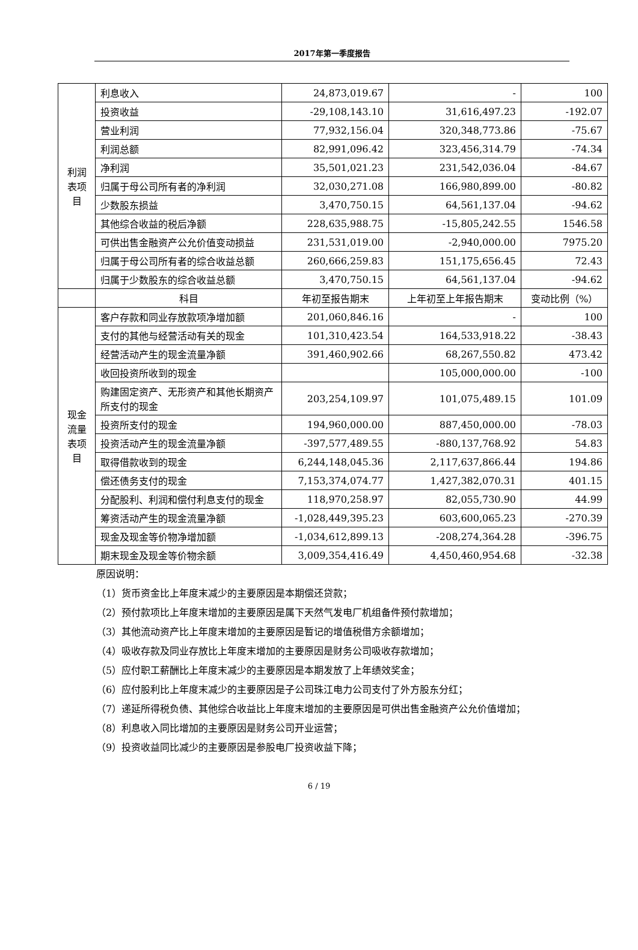2017年第一季度报告
| 利润 表项 目 | 利息收入 | 24,873,019.67 | - | 100 |
| | 投资收益 | -29,108,143.10 | 31,616,497.23 | -192.07 |
| | 营业利润 | 77,932,156.04 | 320,348,773.86 | -75.67 |
| | 利润总额 | 82,991,096.42 | 323,456,314.79 | -74.34 |
| | 净利润 | 35,501,021.23 | 231,542,036.04 | -84.67 |
| | 归属于母公司所有者的净利润 | 32,030,271.08 | 166,980,899.00 | -80.82 |
| | 少数股东损益 | 3,470,750.15 | 64,561,137.04 | -94.62 |
| | 其他综合收益的税后净额 | 228,635,988.75 | -15,805,242.55 | 1546.58 |
| | 可供出售金融资产公允价值变动损益 | 231,531,019.00 | -2,940,000.00 | 7975.20 |
| | 归属于母公司所有者的综合收益总额 | 260,666,259.83 | 151,175,656.45 | 72.43 |
| | 归属于少数股东的综合收益总额 | 3,470,750.15 | 64,561,137.04 | -94.62 |
| | 科目 | 年初至报告期末 | 上年初至上年报告期末 | 变动比例（%） |
| 现金 流量 表项 目 | 客户存款和同业存放款项净增加额 | 201,060,846.16 | - | 100 |
| | 支付的其他与经营活动有关的现金 | 101,310,423.54 | 164,533,918.22 | -38.43 |
| | 经营活动产生的现金流量净额 | 391,460,902.66 | 68,267,550.82 | 473.42 |
| | 收回投资所收到的现金 | | 105,000,000.00 | -100 |
| | 购建固定资产、无形资产和其他长期资产所支付的现金 | 203,254,109.97 | 101,075,489.15 | 101.09 |
| | 投资所支付的现金 | 194,960,000.00 | 887,450,000.00 | -78.03 |
| | 投资活动产生的现金流量净额 | -397,577,489.55 | -880,137,768.92 | 54.83 |
| | 取得借款收到的现金 | 6,244,148,045.36 | 2,117,637,866.44 | 194.86 |
| | 偿还债务支付的现金 | 7,153,374,074.77 | 1,427,382,070.31 | 401.15 |
| | 分配股利、利润和偿付利息支付的现金 | 118,970,258.97 | 82,055,730.90 | 44.99 |
| | 筹资活动产生的现金流量净额 | -1,028,449,395.23 | 603,600,065.23 | -270.39 |
| | 现金及现金等价物净增加额 | -1,034,612,899.13 | -208,274,364.28 | -396.75 |
| | 期末现金及现金等价物余额 | 3,009,354,416.49 | 4,450,460,954.68 | -32.38 |
原因说明：
（1）货币资金比上年度末减少的主要原因是本期偿还贷款；
（2）预付款项比上年度末增加的主要原因是属下天然气发电厂机组备件预付款增加；
（3）其他流动资产比上年度末增加的主要原因是暂记的增值税借方余额增加；
（4）吸收存款及同业存放比上年度末增加的主要原因是财务公司吸收存款增加；
（5）应付职工薪酬比上年度末减少的主要原因是本期发放了上年绩效奖金；
（6）应付股利比上年度末减少的主要原因是子公司珠江电力公司支付了外方股东分红；
（7）递延所得税负债、其他综合收益比上年度末增加的主要原因是可供出售金融资产公允价值增加；
（8）利息收入同比增加的主要原因是财务公司开业运营；
（9）投资收益同比减少的主要原因是参股电厂投资收益下降；
6 / 19